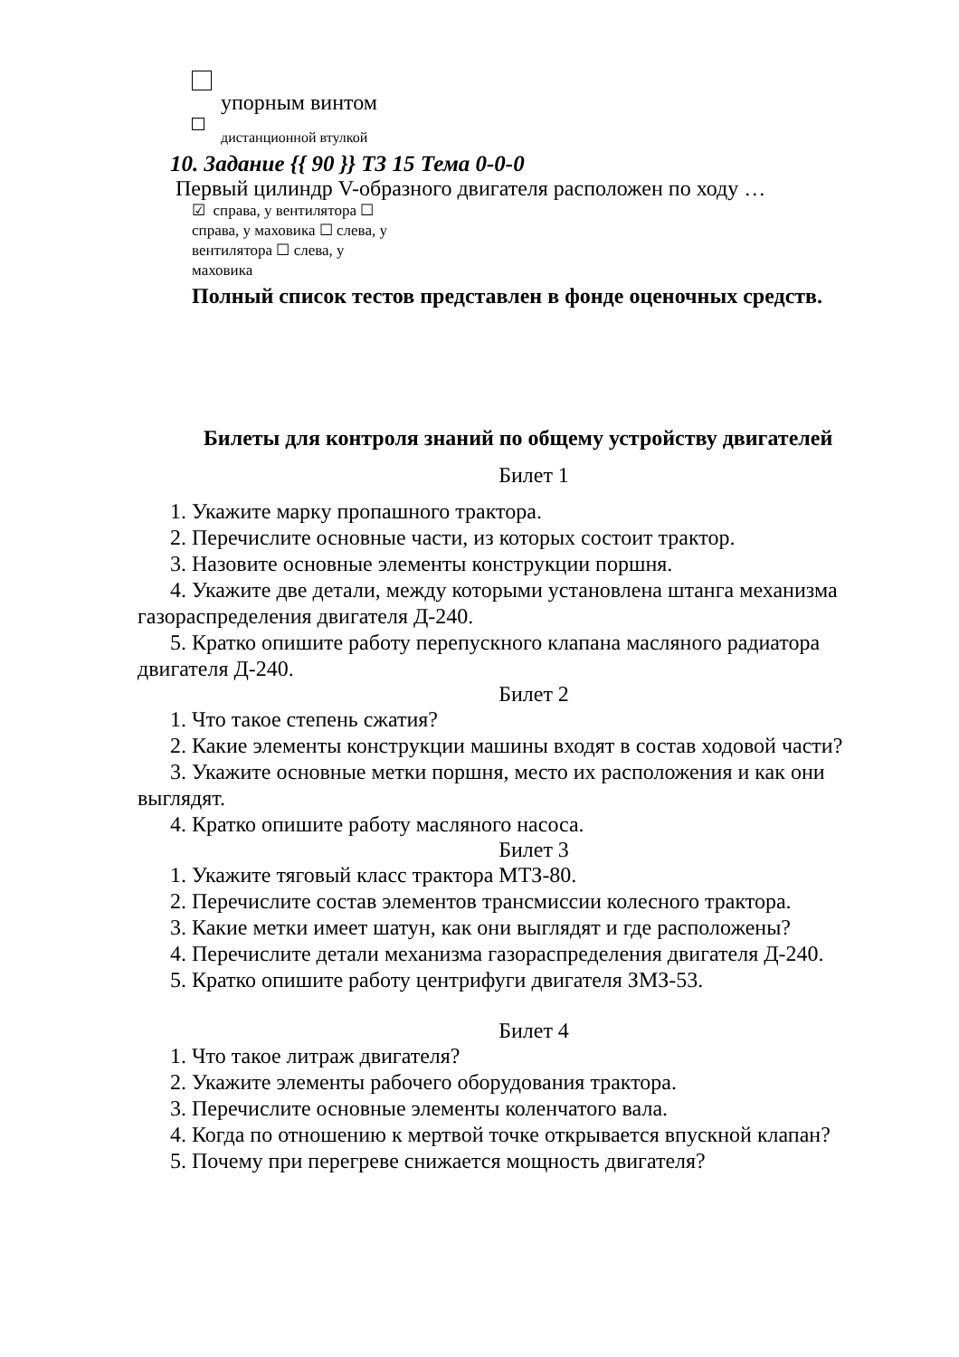упорным винтом
дистанционной втулкой
10. Задание {{ 90 }} ТЗ 15 Тема 0-0-0
Первый цилиндр V-образного двигателя расположен по ходу …
☑ справа, у вентилятора ☐
справа, у маховика ☐ слева, у
вентилятора ☐ слева, у
маховика
Полный список тестов представлен в фонде оценочных средств.
Билеты для контроля знаний по общему устройству двигателей
Билет 1
1. Укажите марку пропашного трактора.
2. Перечислите основные части, из которых состоит трактор.
3. Назовите основные элементы конструкции поршня.
4. Укажите две детали, между которыми установлена штанга механизма газораспределения двигателя Д-240.
5. Кратко опишите работу перепускного клапана масляного радиатора двигателя Д-240.
Билет 2
1. Что такое степень сжатия?
2. Какие элементы конструкции машины входят в состав ходовой части?
3. Укажите основные метки поршня, место их расположения и как они выглядят.
4. Кратко опишите работу масляного насоса.
Билет 3
1. Укажите тяговый класс трактора МТЗ-80.
2. Перечислите состав элементов трансмиссии колесного трактора.
3. Какие метки имеет шатун, как они выглядят и где расположены?
4. Перечислите детали механизма газораспределения двигателя Д-240.
5. Кратко опишите работу центрифуги двигателя ЗМЗ-53.
Билет 4
1. Что такое литраж двигателя?
2. Укажите элементы рабочего оборудования трактора.
3. Перечислите основные элементы коленчатого вала.
4. Когда по отношению к мертвой точке открывается впускной клапан?
5. Почему при перегреве снижается мощность двигателя?